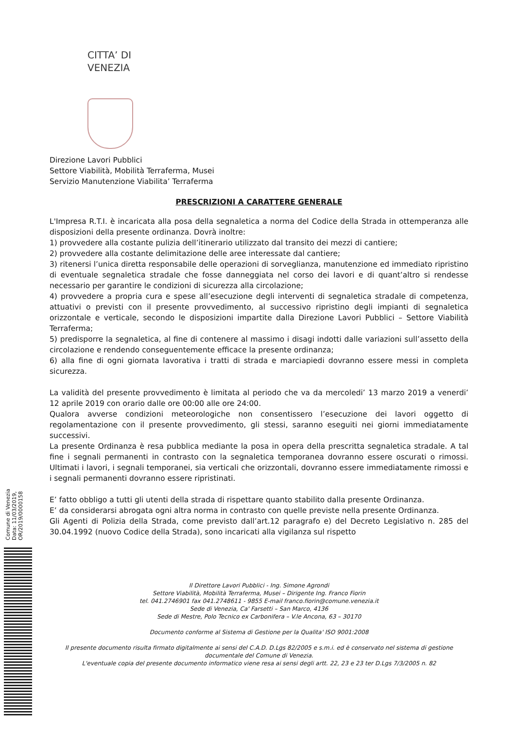CITTA’ DI
VENEZIA
Direzione Lavori Pubblici
Settore Viabilità, Mobilità Terraferma, Musei
Servizio Manutenzione Viabilita’ Terraferma
PRESCRIZIONI A CARATTERE GENERALE
L'Impresa R.T.I. è incaricata alla posa della segnaletica a norma del Codice della Strada in ottemperanza alle disposizioni della presente ordinanza. Dovrà inoltre:
1) provvedere alla costante pulizia dell’itinerario utilizzato dal transito dei mezzi di cantiere;
2) provvedere alla costante delimitazione delle aree interessate dal cantiere;
3) ritenersi l’unica diretta responsabile delle operazioni di sorveglianza, manutenzione ed immediato ripristino di eventuale segnaletica stradale che fosse danneggiata nel corso dei lavori e di quant’altro si rendesse necessario per garantire le condizioni di sicurezza alla circolazione;
4) provvedere a propria cura e spese all’esecuzione degli interventi di segnaletica stradale di competenza, attuativi o previsti con il presente provvedimento, al successivo ripristino degli impianti di segnaletica orizzontale e verticale, secondo le disposizioni impartite dalla Direzione Lavori Pubblici – Settore Viabilità Terraferma;
5) predisporre la segnaletica, al fine di contenere al massimo i disagi indotti dalle variazioni sull’assetto della circolazione e rendendo conseguentemente efficace la presente ordinanza;
6) alla fine di ogni giornata lavorativa i tratti di strada e marciapiedi dovranno essere messi in completa sicurezza.
La validità del presente provvedimento è limitata al periodo che va da mercoledi’ 13 marzo 2019 a venerdi’ 12 aprile 2019 con orario dalle ore 00:00 alle ore 24:00.
Qualora avverse condizioni meteorologiche non consentissero l’esecuzione dei lavori oggetto di regolamentazione con il presente provvedimento, gli stessi, saranno eseguiti nei giorni immediatamente successivi.
La presente Ordinanza è resa pubblica mediante la posa in opera della prescritta segnaletica stradale. A tal fine i segnali permanenti in contrasto con la segnaletica temporanea dovranno essere oscurati o rimossi. Ultimati i lavori, i segnali temporanei, sia verticali che orizzontali, dovranno essere immediatamente rimossi e i segnali permanenti dovranno essere ripristinati.
E’ fatto obbligo a tutti gli utenti della strada di rispettare quanto stabilito dalla presente Ordinanza.
E’ da considerarsi abrogata ogni altra norma in contrasto con quelle previste nella presente Ordinanza.
Gli Agenti di Polizia della Strada, come previsto dall’art.12 paragrafo e) del Decreto Legislativo n. 285 del 30.04.1992 (nuovo Codice della Strada), sono incaricati alla vigilanza sul rispetto
Comune di Venezia
Data: 11/03/2019, OR/2019/0000158
Il Direttore Lavori Pubblici - Ing. Simone Agrondi
Settore Viabilità, Mobilità Terraferma, Musei – Dirigente Ing. Franco Fiorin
tel. 041.2746901 fax 041.2748611 - 9855 E-mail franco.fiorin@comune.venezia.it
Sede di Venezia, Ca' Farsetti – San Marco, 4136
Sede di Mestre, Polo Tecnico ex Carbonifera – V.le Ancona, 63 – 30170
Documento conforme al Sistema di Gestione per la Qualita' ISO 9001:2008
Il presente documento risulta firmato digitalmente ai sensi del C.A.D. D.Lgs 82/2005 e s.m.i. ed è conservato nel sistema di gestione documentale del Comune di Venezia.
L'eventuale copia del presente documento informatico viene resa ai sensi degli artt. 22, 23 e 23 ter D.Lgs 7/3/2005 n. 82